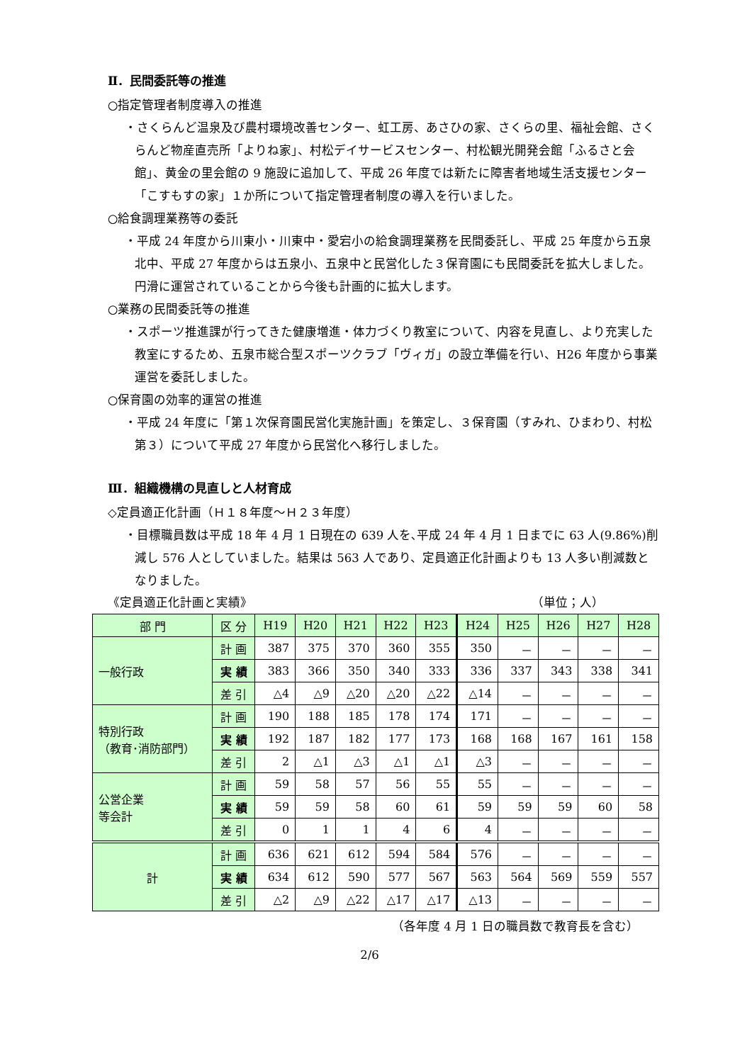Ⅱ．民間委託等の推進
○指定管理者制度導入の推進
・さくらんど温泉及び農村環境改善センター、虹工房、あさひの家、さくらの里、福祉会館、さくらんど物産直売所「よりね家」、村松デイサービスセンター、村松観光開発会館「ふるさと会館」、黄金の里会館の 9 施設に追加して、平成 26 年度では新たに障害者地域生活支援センター「こすもすの家」１か所について指定管理者制度の導入を行いました。
○給食調理業務等の委託
・平成 24 年度から川東小・川東中・愛宕小の給食調理業務を民間委託し、平成 25 年度から五泉北中、平成 27 年度からは五泉小、五泉中と民営化した３保育園にも民間委託を拡大しました。円滑に運営されていることから今後も計画的に拡大します。
○業務の民間委託等の推進
・スポーツ推進課が行ってきた健康増進・体力づくり教室について、内容を見直し、より充実した教室にするため、五泉市総合型スポーツクラブ「ヴィガ」の設立準備を行い、H26 年度から事業運営を委託しました。
○保育園の効率的運営の推進
・平成 24 年度に「第１次保育園民営化実施計画」を策定し、３保育園（すみれ、ひまわり、村松第３）について平成 27 年度から民営化へ移行しました。
Ⅲ．組織機構の見直しと人材育成
◇定員適正化計画（Ｈ１８年度～Ｈ２３年度）
・目標職員数は平成 18 年 4 月 1 日現在の 639 人を､平成 24 年 4 月 1 日までに 63 人(9.86%)削減し 576 人としていました。結果は 563 人であり、定員適正化計画よりも 13 人多い削減数となりました。
《定員適正化計画と実績》 （単位；人）
| 部 門 | 区 分 | H19 | H20 | H21 | H22 | H23 | H24 | H25 | H26 | H27 | H28 |
| --- | --- | --- | --- | --- | --- | --- | --- | --- | --- | --- | --- |
| 一般行政 | 計 画 | 387 | 375 | 370 | 360 | 355 | 350 | － | － | － | － |
| | 実 績 | 383 | 366 | 350 | 340 | 333 | 336 | 337 | 343 | 338 | 341 |
| | 差 引 | △4 | △9 | △20 | △20 | △22 | △14 | － | － | － | － |
| 特別行政 （教育･消防部門） | 計 画 | 190 | 188 | 185 | 178 | 174 | 171 | － | － | － | － |
| | 実 績 | 192 | 187 | 182 | 177 | 173 | 168 | 168 | 167 | 161 | 158 |
| | 差 引 | 2 | △1 | △3 | △1 | △1 | △3 | － | － | － | － |
| 公営企業 等会計 | 計 画 | 59 | 58 | 57 | 56 | 55 | 55 | － | － | － | － |
| | 実 績 | 59 | 59 | 58 | 60 | 61 | 59 | 59 | 59 | 60 | 58 |
| | 差 引 | 0 | 1 | 1 | 4 | 6 | 4 | － | － | － | － |
| 計 | 計 画 | 636 | 621 | 612 | 594 | 584 | 576 | － | － | － | － |
| | 実 績 | 634 | 612 | 590 | 577 | 567 | 563 | 564 | 569 | 559 | 557 |
| | 差 引 | △2 | △9 | △22 | △17 | △17 | △13 | － | － | － | － |
（各年度 4 月 1 日の職員数で教育長を含む）
2/6